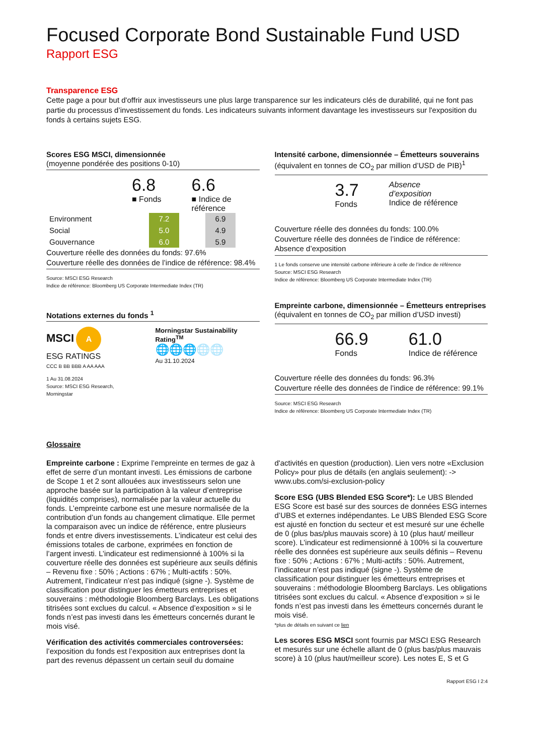Focused Corporate Bond Sustainable Fund USD
Rapport ESG
Transparence ESG
Cette page a pour but d'offrir aux investisseurs une plus large transparence sur les indicateurs clés de durabilité, qui ne font pas partie du processus d’investissement du fonds. Les indicateurs suivants informent davantage les investisseurs sur l'exposition du fonds à certains sujets ESG.
Scores ESG MSCI, dimensionnée
(moyenne pondérée des positions 0-10)
6.8
■ Fonds
6.6
■ Indice de
référence
| Environment | | 7.2 | | 6.9 |
| Social | | 5.0 | | 4.9 |
| Gouvernance | | 6.0 | | 5.9 |
Couverture réelle des données du fonds: 97.6%
Couverture réelle des données de l’indice de référence: 98.4%
Source: MSCI ESG Research
Indice de référence: Bloomberg US Corporate Intermediate Index (TR)
Notations externes du fonds <sup>1</sup>
MSCI A
ESG RATINGS
CCC B BB BBB A AA AAA
1 Au 31.08.2024
Source: MSCI ESG Research, Morningstar
Morningstar Sustainability Rating<sup>TM</sup>
🌐🌐🌐🌐🌐
Au 31.10.2024
Intensité carbone, dimensionnée – Émetteurs souverains
(équivalent en tonnes de CO<sub>2</sub> par million d’USD de PIB)<sup>1</sup>
3.7
Fonds
Absence
d’exposition
Indice de référence
Couverture réelle des données du fonds: 100.0%
Couverture réelle des données de l’indice de référence: Absence d’exposition
1 Le fonds conserve une intensité carbone inférieure à celle de l’indice de référence
Source: MSCI ESG Research
Indice de référence: Bloomberg US Corporate Intermediate Index (TR)
Empreinte carbone, dimensionnée – Émetteurs entreprises
(équivalent en tonnes de CO<sub>2</sub> par million d’USD investi)
66.9
Fonds
61.0
Indice de référence
Couverture réelle des données du fonds: 96.3%
Couverture réelle des données de l’indice de référence: 99.1%
Source: MSCI ESG Research
Indice de référence: Bloomberg US Corporate Intermediate Index (TR)
Glossaire
Empreinte carbone : Exprime l’empreinte en termes de gaz à effet de serre d’un montant investi. Les émissions de carbone de Scope 1 et 2 sont allouées aux investisseurs selon une approche basée sur la participation à la valeur d’entreprise (liquidités comprises), normalisée par la valeur actuelle du fonds. L’empreinte carbone est une mesure normalisée de la contribution d’un fonds au changement climatique. Elle permet la comparaison avec un indice de référence, entre plusieurs fonds et entre divers investissements. L’indicateur est celui des émissions totales de carbone, exprimées en fonction de l’argent investi. L’indicateur est redimensionné à 100% si la couverture réelle des données est supérieure aux seuils définis – Revenu fixe : 50% ; Actions : 67% ; Multi-actifs : 50%. Autrement, l’indicateur n’est pas indiqué (signe -). Système de classification pour distinguer les émetteurs entreprises et souverains : méthodologie Bloomberg Barclays. Les obligations titrisées sont exclues du calcul. « Absence d’exposition » si le fonds n’est pas investi dans les émetteurs concernés durant le mois visé.
Vérification des activités commerciales controversées: l’exposition du fonds est l’exposition aux entreprises dont la part des revenus dépassent un certain seuil du domaine d'activités en question (production). Lien vers notre «Exclusion Policy» pour plus de détails (en anglais seulement): -> www.ubs.com/si-exclusion-policy
Score ESG (UBS Blended ESG Score*): Le UBS Blended ESG Score est basé sur des sources de données ESG internes d’UBS et externes indépendantes. Le UBS Blended ESG Score est ajusté en fonction du secteur et est mesuré sur une échelle de 0 (plus bas/plus mauvais score) à 10 (plus haut/ meilleur score). L’indicateur est redimensionné à 100% si la couverture réelle des données est supérieure aux seuils définis – Revenu fixe : 50% ; Actions : 67% ; Multi-actifs : 50%. Autrement, l’indicateur n’est pas indiqué (signe -). Système de classification pour distinguer les émetteurs entreprises et souverains : méthodologie Bloomberg Barclays. Les obligations titrisées sont exclues du calcul. « Absence d’exposition » si le fonds n’est pas investi dans les émetteurs concernés durant le mois visé.
*plus de détails en suivant ce lien
Les scores ESG MSCI sont fournis par MSCI ESG Research et mesurés sur une échelle allant de 0 (plus bas/plus mauvais score) à 10 (plus haut/meilleur score). Les notes E, S et G
Rapport ESG I 2:4